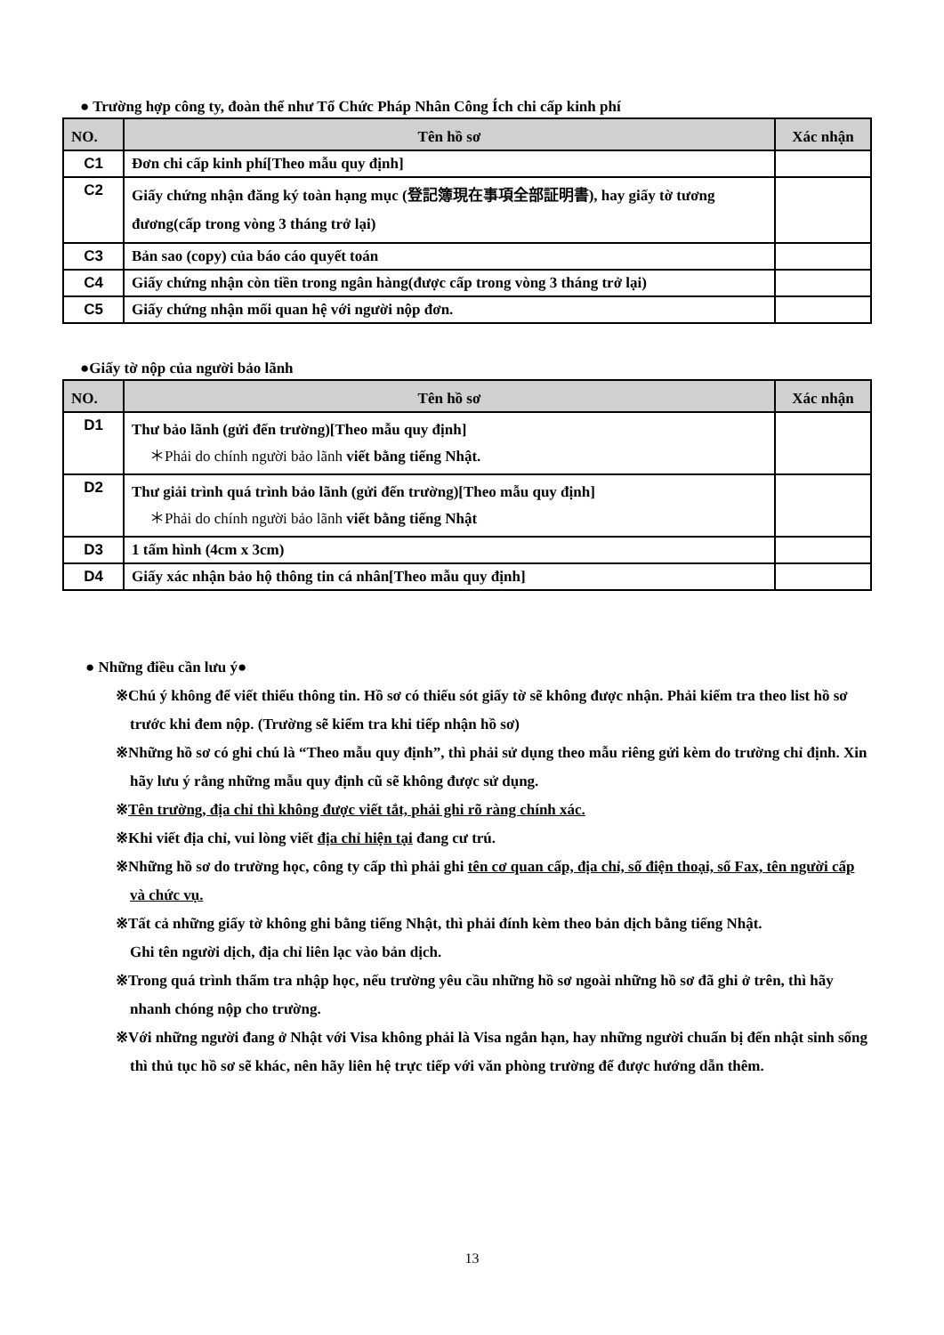● Trường hợp công ty, đoàn thể như Tổ Chức Pháp Nhân Công Ích chi cấp kinh phí
| NO. | Tên hồ sơ | Xác nhận |
| --- | --- | --- |
| C1 | Đơn chi cấp kinh phí[Theo mẫu quy định] | |
| C2 | Giấy chứng nhận đăng ký toàn hạng mục (登記簿現在事項全部証明書), hay giấy tờ tương đương(cấp trong vòng 3 tháng trở lại) | |
| C3 | Bản sao (copy) của báo cáo quyết toán | |
| C4 | Giấy chứng nhận còn tiền trong ngân hàng(được cấp trong vòng 3 tháng trở lại) | |
| C5 | Giấy chứng nhận mối quan hệ với người nộp đơn. | |
●Giấy tờ nộp của người bảo lãnh
| NO. | Tên hồ sơ | Xác nhận |
| --- | --- | --- |
| D1 | Thư bảo lãnh (gửi đến trường)[Theo mẫu quy định] ＊Phải do chính người bảo lãnh viết bằng tiếng Nhật. | |
| D2 | Thư giải trình quá trình bảo lãnh (gửi đến trường)[Theo mẫu quy định] ＊Phải do chính người bảo lãnh viết bằng tiếng Nhật | |
| D3 | 1 tấm hình (4cm x 3cm) | |
| D4 | Giấy xác nhận bảo hộ thông tin cá nhân[Theo mẫu quy định] | |
● Những điều cần lưu ý●
※Chú ý không để viết thiếu thông tin. Hồ sơ có thiếu sót giấy tờ sẽ không được nhận. Phải kiểm tra theo list hồ sơ trước khi đem nộp. (Trường sẽ kiểm tra khi tiếp nhận hồ sơ)
※Những hồ sơ có ghi chú là “Theo mẫu quy định”, thì phải sử dụng theo mẫu riêng gửi kèm do trường chỉ định. Xin hãy lưu ý rằng những mẫu quy định cũ sẽ không được sử dụng.
※Tên trường, địa chỉ thì không được viết tắt, phải ghi rõ ràng chính xác.
※Khi viết địa chỉ, vui lòng viết địa chỉ hiện tại đang cư trú.
※Những hồ sơ do trường học, công ty cấp thì phải ghi tên cơ quan cấp, địa chỉ, số điện thoại, số Fax, tên người cấp và chức vụ.
※Tất cả những giấy tờ không ghi bằng tiếng Nhật, thì phải đính kèm theo bản dịch bằng tiếng Nhật.
Ghi tên người dịch, địa chỉ liên lạc vào bản dịch.
※Trong quá trình thẩm tra nhập học, nếu trường yêu cầu những hồ sơ ngoài những hồ sơ đã ghi ở trên, thì hãy nhanh chóng nộp cho trường.
※Với những người đang ở Nhật với Visa không phải là Visa ngắn hạn, hay những người chuẩn bị đến nhật sinh sống thì thủ tục hồ sơ sẽ khác, nên hãy liên hệ trực tiếp với văn phòng trường để được hướng dẫn thêm.
13